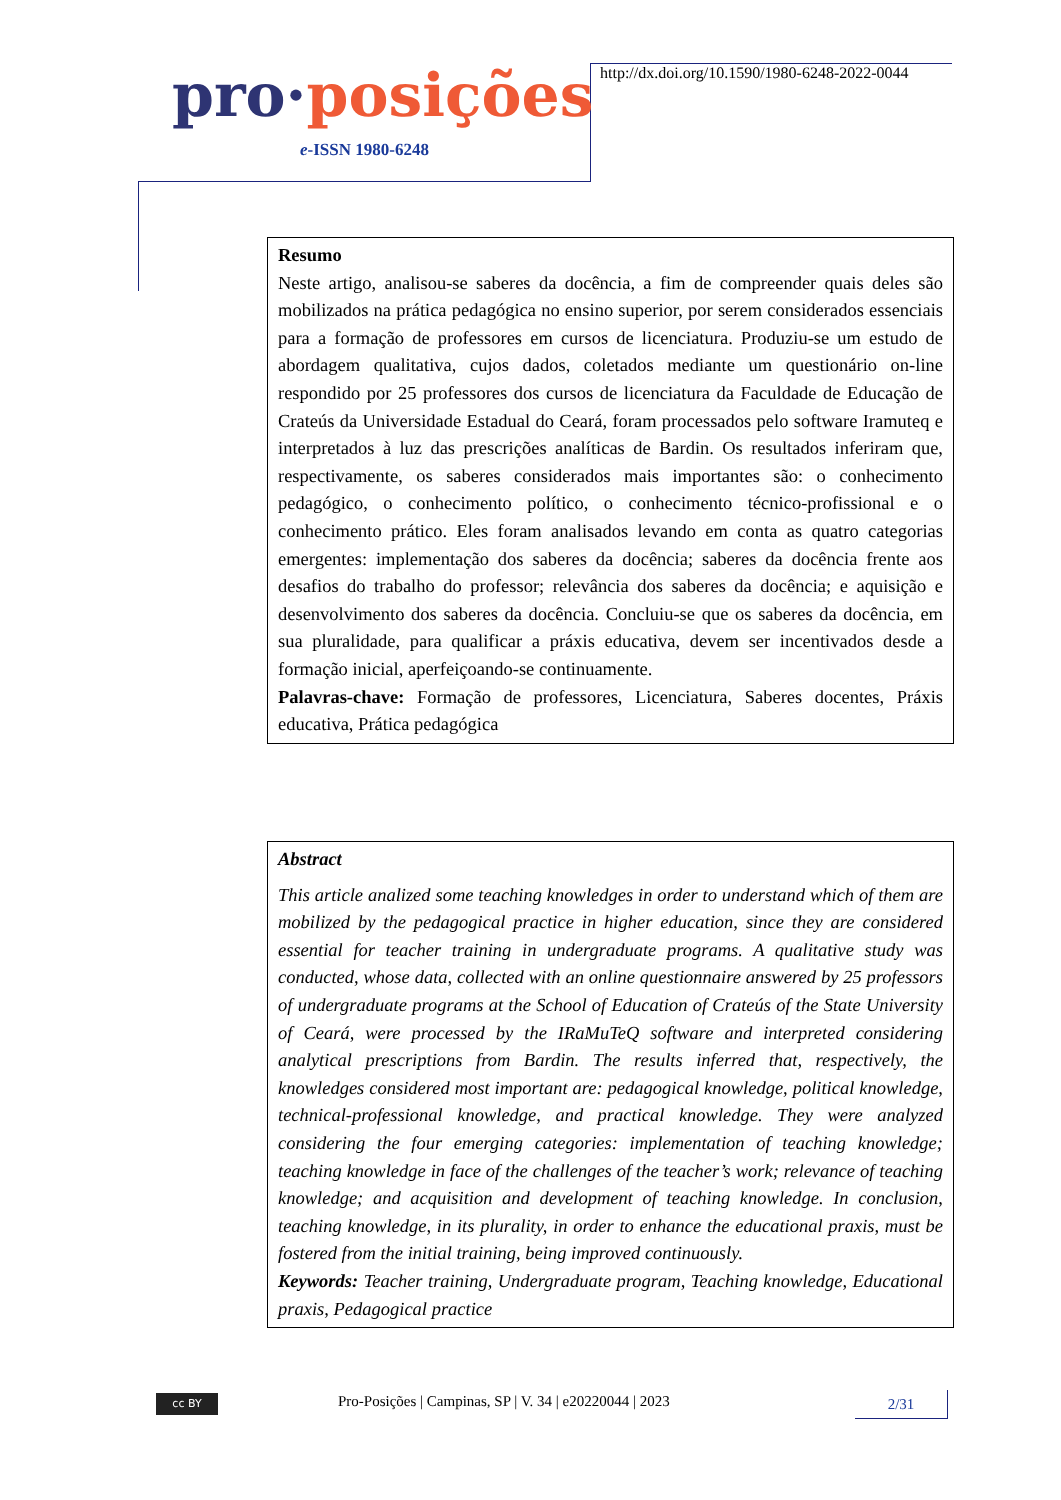pro·posições
e-ISSN 1980-6248
http://dx.doi.org/10.1590/1980-6248-2022-0044
Resumo
Neste artigo, analisou-se saberes da docência, a fim de compreender quais deles são mobilizados na prática pedagógica no ensino superior, por serem considerados essenciais para a formação de professores em cursos de licenciatura. Produziu-se um estudo de abordagem qualitativa, cujos dados, coletados mediante um questionário on-line respondido por 25 professores dos cursos de licenciatura da Faculdade de Educação de Crateús da Universidade Estadual do Ceará, foram processados pelo software Iramuteq e interpretados à luz das prescrições analíticas de Bardin. Os resultados inferiram que, respectivamente, os saberes considerados mais importantes são: o conhecimento pedagógico, o conhecimento político, o conhecimento técnico-profissional e o conhecimento prático. Eles foram analisados levando em conta as quatro categorias emergentes: implementação dos saberes da docência; saberes da docência frente aos desafios do trabalho do professor; relevância dos saberes da docência; e aquisição e desenvolvimento dos saberes da docência. Concluiu-se que os saberes da docência, em sua pluralidade, para qualificar a práxis educativa, devem ser incentivados desde a formação inicial, aperfeiçoando-se continuamente.
Palavras-chave: Formação de professores, Licenciatura, Saberes docentes, Práxis educativa, Prática pedagógica
Abstract
This article analized some teaching knowledges in order to understand which of them are mobilized by the pedagogical practice in higher education, since they are considered essential for teacher training in undergraduate programs. A qualitative study was conducted, whose data, collected with an online questionnaire answered by 25 professors of undergraduate programs at the School of Education of Crateús of the State University of Ceará, were processed by the IRaMuTeQ software and interpreted considering analytical prescriptions from Bardin. The results inferred that, respectively, the knowledges considered most important are: pedagogical knowledge, political knowledge, technical-professional knowledge, and practical knowledge. They were analyzed considering the four emerging categories: implementation of teaching knowledge; teaching knowledge in face of the challenges of the teacher’s work; relevance of teaching knowledge; and acquisition and development of teaching knowledge. In conclusion, teaching knowledge, in its plurality, in order to enhance the educational praxis, must be fostered from the initial training, being improved continuously.
Keywords: Teacher training, Undergraduate program, Teaching knowledge, Educational praxis, Pedagogical practice
cc BY
Pro-Posições | Campinas, SP | V. 34 | e20220044 | 2023
2/31